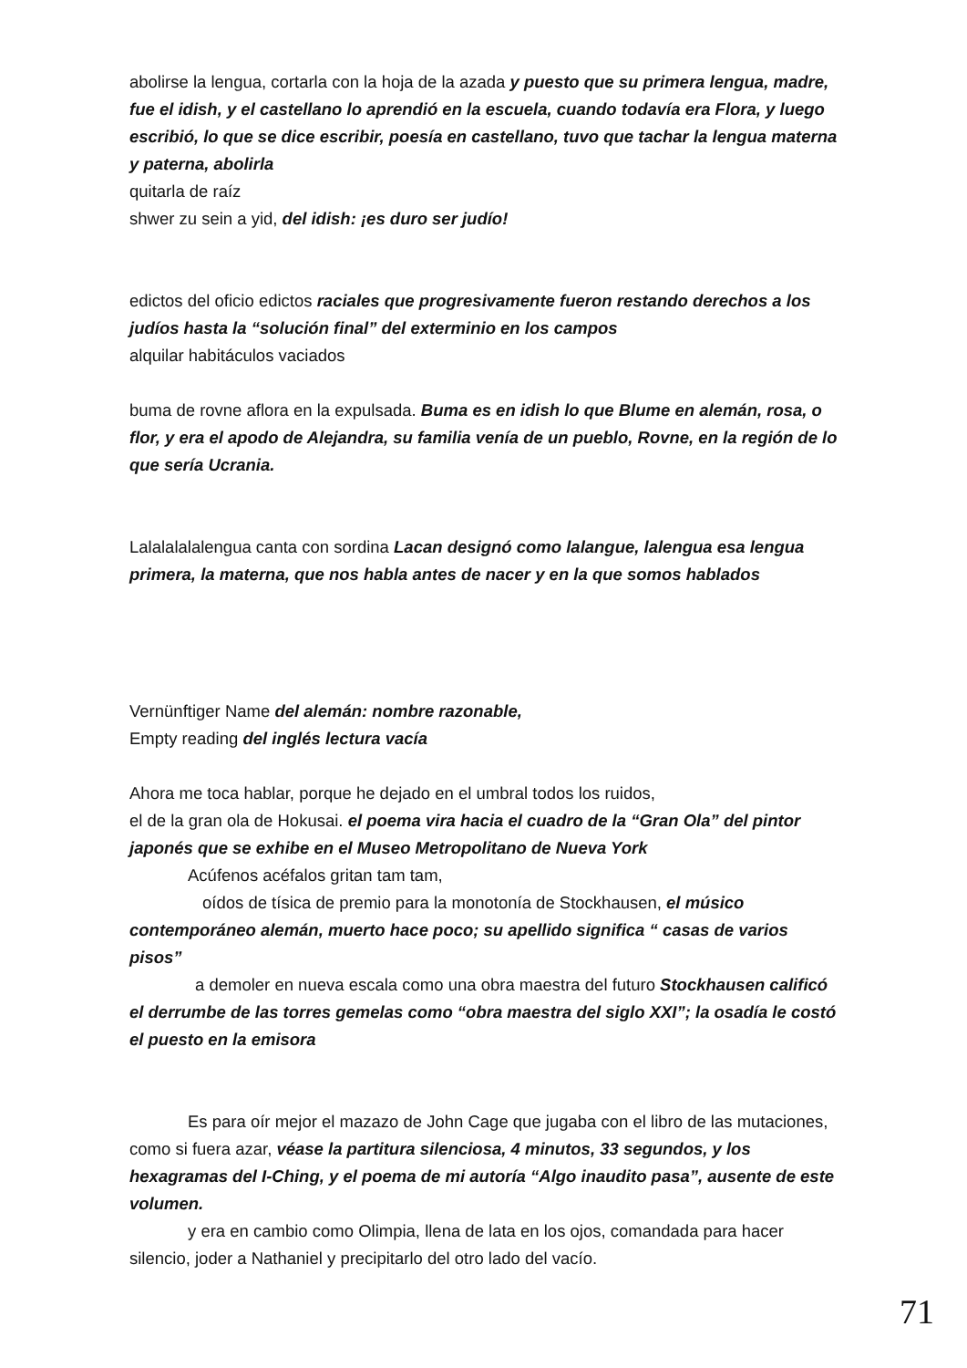abolirse la lengua, cortarla con la hoja de la azada y puesto que su primera lengua, madre, fue el idish, y el castellano lo aprendió en la escuela, cuando todavía era Flora, y luego escribió, lo que se dice escribir, poesía en castellano, tuvo que tachar la lengua materna y paterna, abolirla
quitarla de raíz
shwer zu sein a yid, del idish: ¡es duro ser judío!
edictos del oficio edictos raciales que progresivamente fueron restando derechos a los judíos hasta la “solución final” del exterminio en los campos
alquilar habitáculos vaciados
buma de rovne aflora en la expulsada. Buma es en idish lo que Blume en alemán, rosa, o flor, y era el apodo de Alejandra, su familia venía de un pueblo, Rovne, en la región de lo que sería Ucrania.
Lalalalalalengua canta con sordina Lacan designó como lalangue, lalengua esa lengua primera, la materna, que nos habla antes de nacer y en la que somos hablados
Vernünftiger Name del alemán: nombre razonable,
Empty reading del inglés lectura vacía
Ahora me toca hablar, porque he dejado en el umbral todos los ruidos,
el de la gran ola de Hokusai. el poema vira hacia el cuadro de la “Gran Ola” del pintor japonés que se exhibe en el Museo Metropolitano de Nueva York
Acúfenos acéfalos gritan tam tam,
oídos de tísica de premio para la monotonía de Stockhausen, el músico contemporáneo alemán, muerto hace poco; su apellido significa “ casas de varios pisos”
a demoler en nueva escala como una obra maestra del futuro Stockhausen calificó el derrumbe de las torres gemelas como “obra maestra del siglo XXI”; la osadía le costó el puesto en la emisora
Es para oír mejor el mazazo de John Cage que jugaba con el libro de las mutaciones, como si fuera azar, véase la partitura silenciosa, 4 minutos, 33 segundos, y los hexagramas del I-Ching, y el poema de mi autoría “Algo inaudito pasa”, ausente de este volumen.
y era en cambio como Olimpia, llena de lata en los ojos, comandada para hacer silencio, joder a Nathaniel y precipitarlo del otro lado del vacío.
71